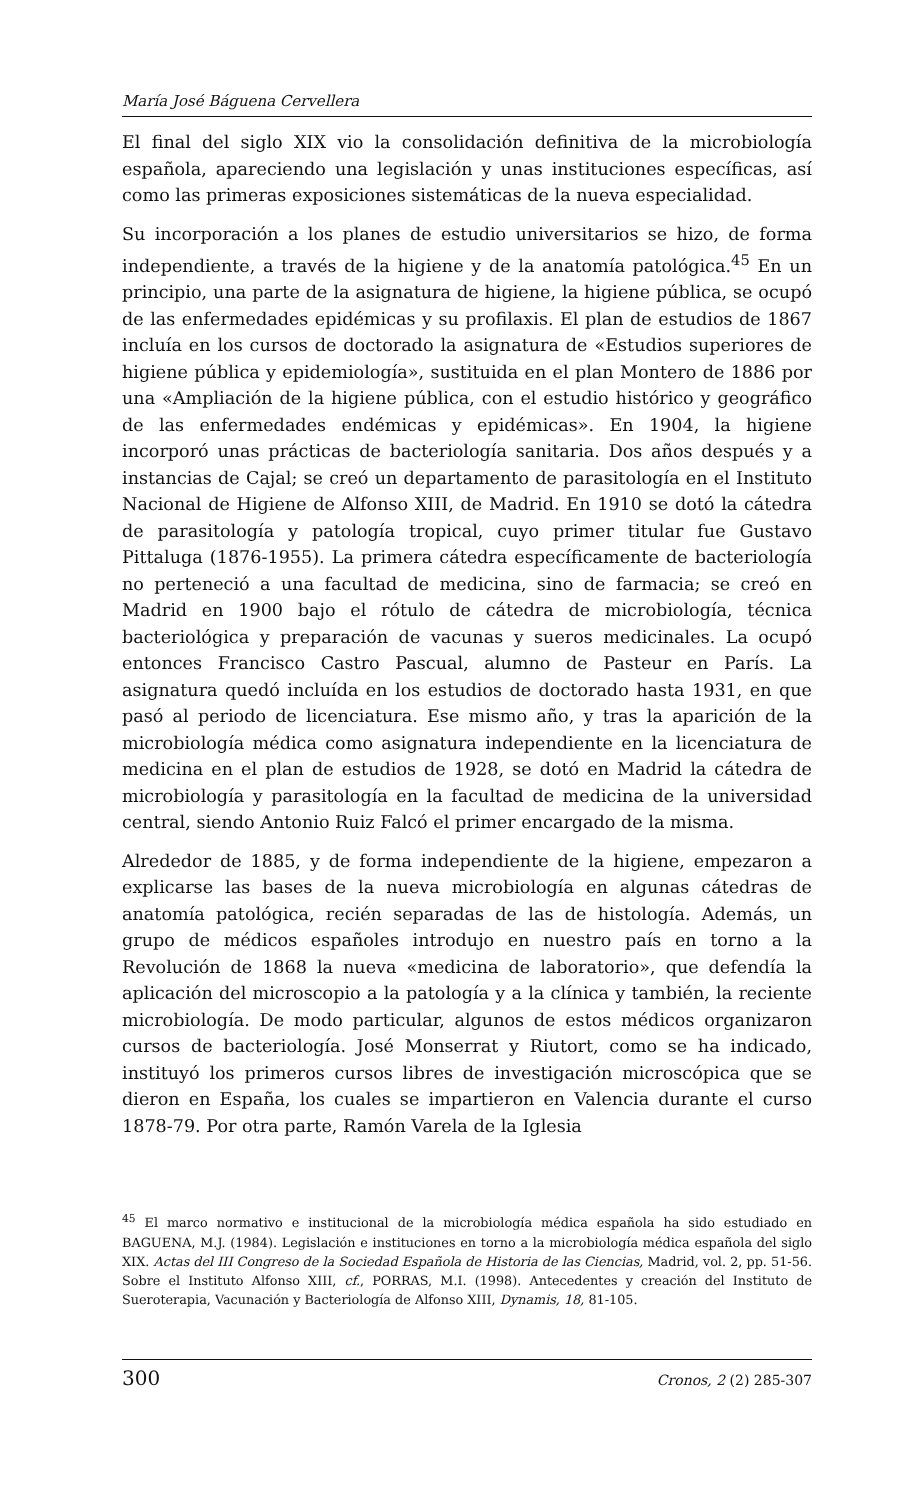María José Báguena Cervellera
El final del siglo XIX vio la consolidación definitiva de la microbiología española, apareciendo una legislación y unas instituciones específicas, así como las primeras exposiciones sistemáticas de la nueva especialidad.
Su incorporación a los planes de estudio universitarios se hizo, de forma independiente, a través de la higiene y de la anatomía patológica.<sup>45</sup> En un principio, una parte de la asignatura de higiene, la higiene pública, se ocupó de las enfermedades epidémicas y su profilaxis. El plan de estudios de 1867 incluía en los cursos de doctorado la asignatura de «Estudios superiores de higiene pública y epidemiología», sustituida en el plan Montero de 1886 por una «Ampliación de la higiene pública, con el estudio histórico y geográfico de las enfermedades endémicas y epidémicas». En 1904, la higiene incorporó unas prácticas de bacteriología sanitaria. Dos años después y a instancias de Cajal; se creó un departamento de parasitología en el Instituto Nacional de Higiene de Alfonso XIII, de Madrid. En 1910 se dotó la cátedra de parasitología y patología tropical, cuyo primer titular fue Gustavo Pittaluga (1876-1955). La primera cátedra específicamente de bacteriología no perteneció a una facultad de medicina, sino de farmacia; se creó en Madrid en 1900 bajo el rótulo de cátedra de microbiología, técnica bacteriológica y preparación de vacunas y sueros medicinales. La ocupó entonces Francisco Castro Pascual, alumno de Pasteur en París. La asignatura quedó incluída en los estudios de doctorado hasta 1931, en que pasó al periodo de licenciatura. Ese mismo año, y tras la aparición de la microbiología médica como asignatura independiente en la licenciatura de medicina en el plan de estudios de 1928, se dotó en Madrid la cátedra de microbiología y parasitología en la facultad de medicina de la universidad central, siendo Antonio Ruiz Falcó el primer encargado de la misma.
Alrededor de 1885, y de forma independiente de la higiene, empezaron a explicarse las bases de la nueva microbiología en algunas cátedras de anatomía patológica, recién separadas de las de histología. Además, un grupo de médicos españoles introdujo en nuestro país en torno a la Revolución de 1868 la nueva «medicina de laboratorio», que defendía la aplicación del microscopio a la patología y a la clínica y también, la reciente microbiología. De modo particular, algunos de estos médicos organizaron cursos de bacteriología. José Monserrat y Riutort, como se ha indicado, instituyó los primeros cursos libres de investigación microscópica que se dieron en España, los cuales se impartieron en Valencia durante el curso 1878-79. Por otra parte, Ramón Varela de la Iglesia
<sup>45</sup> El marco normativo e institucional de la microbiología médica española ha sido estudiado en BAGUENA, M.J. (1984). Legislación e instituciones en torno a la microbiología médica española del siglo XIX. Actas del III Congreso de la Sociedad Española de Historia de las Ciencias, Madrid, vol. 2, pp. 51-56. Sobre el Instituto Alfonso XIII, cf., PORRAS, M.I. (1998). Antecedentes y creación del Instituto de Sueroterapia, Vacunación y Bacteriología de Alfonso XIII, Dynamis, 18, 81-105.
300 Cronos, 2 (2) 285-307